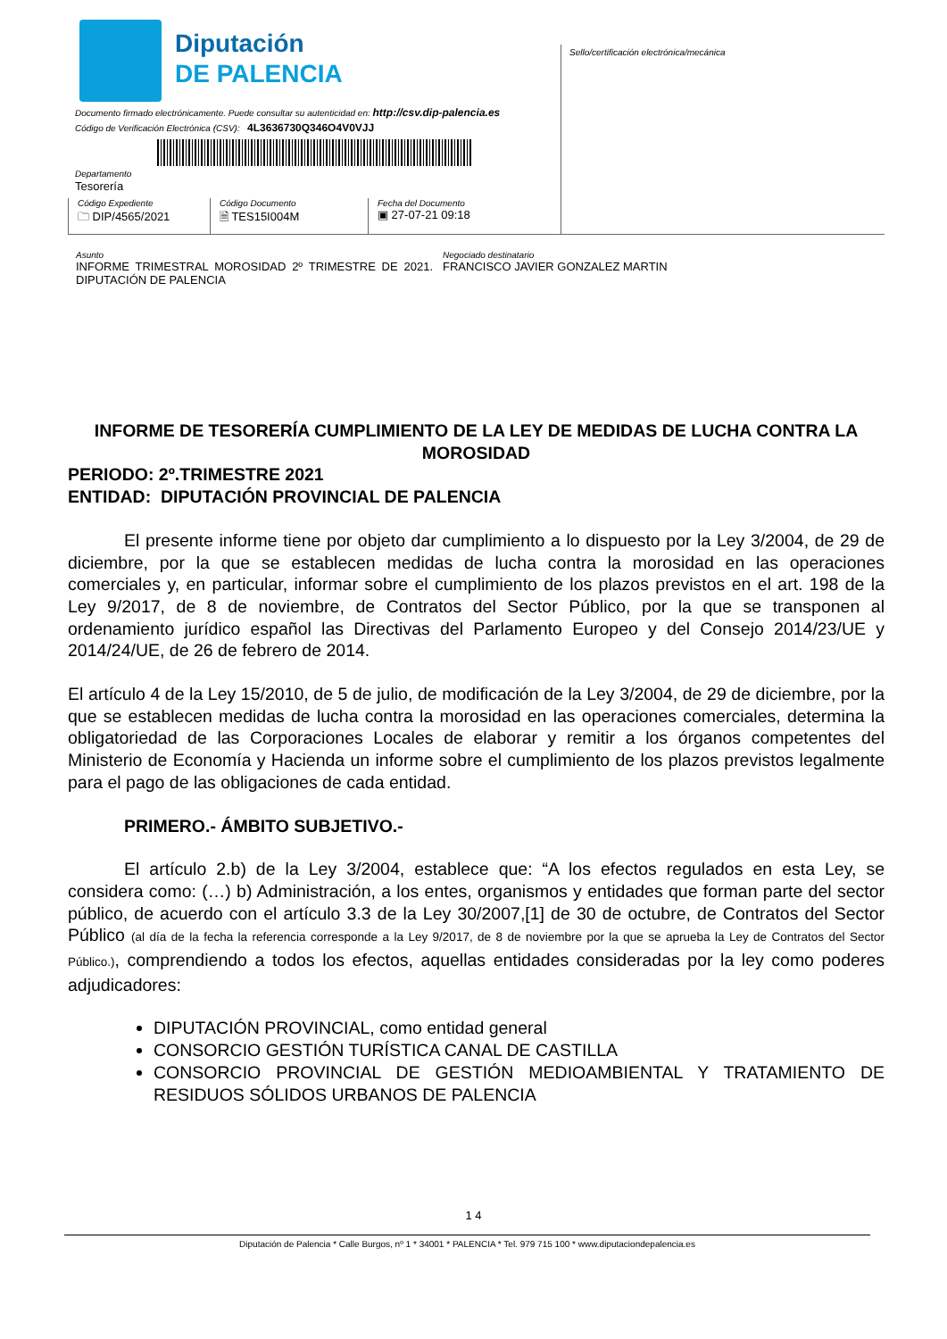Diputación
DE PALENCIA
Sello/certificación electrónica/mecánica
Documento firmado electrónicamente. Puede consultar su autenticidad en: http://csv.dip-palencia.es
Código de Verificación Electrónica (CSV): 4L3636730Q346O4V0VJJ
Departamento
Tesorería
Código Expediente
🗀 DIP/4565/2021
Código Documento
🗎 TES15I004M
Fecha del Documento
▣ 27-07-21 09:18
Asunto
INFORME TRIMESTRAL MOROSIDAD 2º TRIMESTRE DE 2021. DIPUTACIÓN DE PALENCIA
Negociado destinatario
FRANCISCO JAVIER GONZALEZ MARTIN
INFORME DE TESORERÍA CUMPLIMIENTO DE LA LEY DE MEDIDAS DE LUCHA CONTRA LA MOROSIDAD
PERIODO: 2º.TRIMESTRE 2021
ENTIDAD: DIPUTACIÓN PROVINCIAL DE PALENCIA
El presente informe tiene por objeto dar cumplimiento a lo dispuesto por la Ley 3/2004, de 29 de diciembre, por la que se establecen medidas de lucha contra la morosidad en las operaciones comerciales y, en particular, informar sobre el cumplimiento de los plazos previstos en el art. 198 de la Ley 9/2017, de 8 de noviembre, de Contratos del Sector Público, por la que se transponen al ordenamiento jurídico español las Directivas del Parlamento Europeo y del Consejo 2014/23/UE y 2014/24/UE, de 26 de febrero de 2014.
El artículo 4 de la Ley 15/2010, de 5 de julio, de modificación de la Ley 3/2004, de 29 de diciembre, por la que se establecen medidas de lucha contra la morosidad en las operaciones comerciales, determina la obligatoriedad de las Corporaciones Locales de elaborar y remitir a los órganos competentes del Ministerio de Economía y Hacienda un informe sobre el cumplimiento de los plazos previstos legalmente para el pago de las obligaciones de cada entidad.
PRIMERO.- ÁMBITO SUBJETIVO.-
El artículo 2.b) de la Ley 3/2004, establece que: “A los efectos regulados en esta Ley, se considera como: (…) b) Administración, a los entes, organismos y entidades que forman parte del sector público, de acuerdo con el artículo 3.3 de la Ley 30/2007,[1] de 30 de octubre, de Contratos del Sector Público (al día de la fecha la referencia corresponde a la Ley 9/2017, de 8 de noviembre por la que se aprueba la Ley de Contratos del Sector Público.), comprendiendo a todos los efectos, aquellas entidades consideradas por la ley como poderes adjudicadores:
DIPUTACIÓN PROVINCIAL, como entidad general
CONSORCIO GESTIÓN TURÍSTICA CANAL DE CASTILLA
CONSORCIO PROVINCIAL DE GESTIÓN MEDIOAMBIENTAL Y TRATAMIENTO DE RESIDUOS SÓLIDOS URBANOS DE PALENCIA
1 4
Diputación de Palencia * Calle Burgos, nº 1 * 34001 * PALENCIA * Tel. 979 715 100 * www.diputaciondepalencia.es